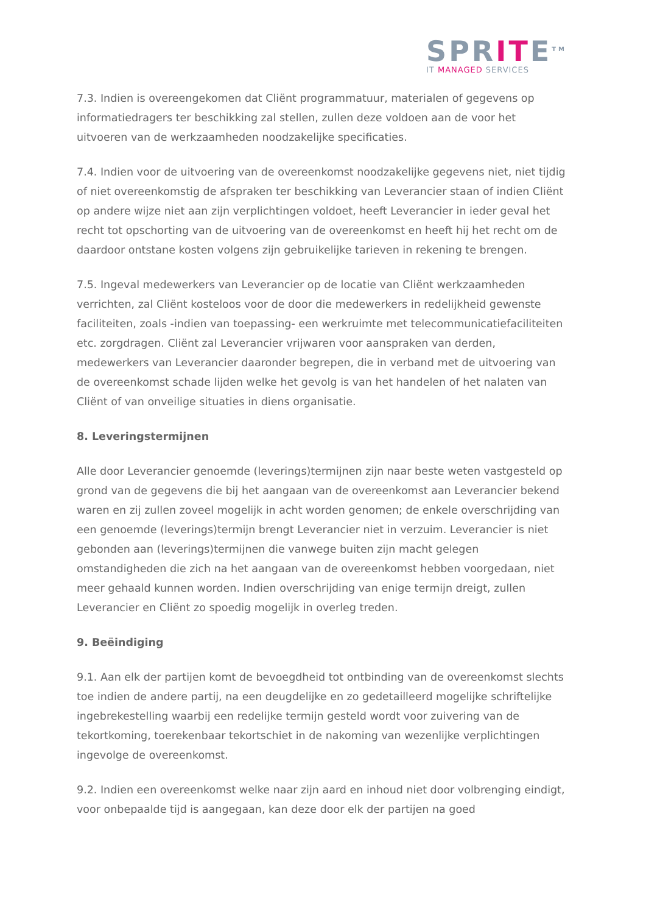SPRITE<sup>TM</sup>
IT MANAGED SERVICES
7.3. Indien is overeengekomen dat Cliënt programmatuur, materialen of gegevens op informatiedragers ter beschikking zal stellen, zullen deze voldoen aan de voor het uitvoeren van de werkzaamheden noodzakelijke specificaties.
7.4. Indien voor de uitvoering van de overeenkomst noodzakelijke gegevens niet, niet tijdig of niet overeenkomstig de afspraken ter beschikking van Leverancier staan of indien Cliënt op andere wijze niet aan zijn verplichtingen voldoet, heeft Leverancier in ieder geval het recht tot opschorting van de uitvoering van de overeenkomst en heeft hij het recht om de daardoor ontstane kosten volgens zijn gebruikelijke tarieven in rekening te brengen.
7.5. Ingeval medewerkers van Leverancier op de locatie van Cliënt werkzaamheden verrichten, zal Cliënt kosteloos voor de door die medewerkers in redelijkheid gewenste faciliteiten, zoals -indien van toepassing- een werkruimte met telecommunicatiefaciliteiten etc. zorgdragen. Cliënt zal Leverancier vrijwaren voor aanspraken van derden, medewerkers van Leverancier daaronder begrepen, die in verband met de uitvoering van de overeenkomst schade lijden welke het gevolg is van het handelen of het nalaten van Cliënt of van onveilige situaties in diens organisatie.
8. Leveringstermijnen
Alle door Leverancier genoemde (leverings)termijnen zijn naar beste weten vastgesteld op grond van de gegevens die bij het aangaan van de overeenkomst aan Leverancier bekend waren en zij zullen zoveel mogelijk in acht worden genomen; de enkele overschrijding van een genoemde (leverings)termijn brengt Leverancier niet in verzuim. Leverancier is niet gebonden aan (leverings)termijnen die vanwege buiten zijn macht gelegen omstandigheden die zich na het aangaan van de overeenkomst hebben voorgedaan, niet meer gehaald kunnen worden. Indien overschrijding van enige termijn dreigt, zullen Leverancier en Cliënt zo spoedig mogelijk in overleg treden.
9. Beëindiging
9.1. Aan elk der partijen komt de bevoegdheid tot ontbinding van de overeenkomst slechts toe indien de andere partij, na een deugdelijke en zo gedetailleerd mogelijke schriftelijke ingebrekestelling waarbij een redelijke termijn gesteld wordt voor zuivering van de tekortkoming, toerekenbaar tekortschiet in de nakoming van wezenlijke verplichtingen ingevolge de overeenkomst.
9.2. Indien een overeenkomst welke naar zijn aard en inhoud niet door volbrenging eindigt, voor onbepaalde tijd is aangegaan, kan deze door elk der partijen na goed